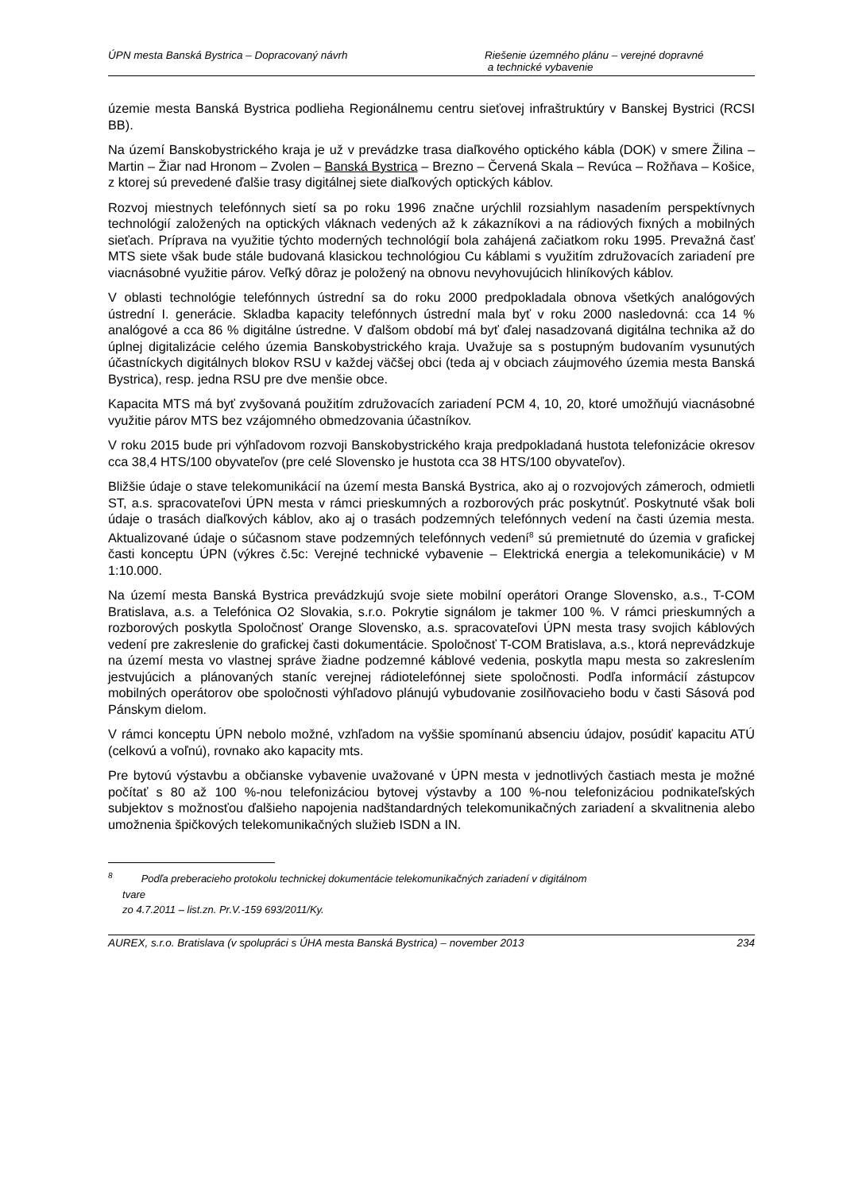ÚPN mesta Banská Bystrica – Dopracovaný návrh
Riešenie územného plánu – verejné dopravné
a technické vybavenie
územie mesta Banská Bystrica podlieha Regionálnemu centru sieťovej infraštruktúry v Banskej Bystrici (RCSI BB).
Na území Banskobystrického kraja je už v prevádzke trasa diaľkového optického kábla (DOK) v smere Žilina – Martin – Žiar nad Hronom – Zvolen – Banská Bystrica – Brezno – Červená Skala – Revúca – Rožňava – Košice, z ktorej sú prevedené ďalšie trasy digitálnej siete diaľkových optických káblov.
Rozvoj miestnych telefónnych sietí sa po roku 1996 značne urýchlil rozsiahlym nasadením perspektívnych technológií založených na optických vláknach vedených až k zákazníkovi a na rádiových fixných a mobilných sieťach. Príprava na využitie týchto moderných technológií bola zahájená začiatkom roku 1995. Prevažná časť MTS siete však bude stále budovaná klasickou technológiou Cu káblami s využitím združovacích zariadení pre viacnásobné využitie párov. Veľký dôraz je položený na obnovu nevyhovujúcich hliníkových káblov.
V oblasti technológie telefónnych ústrední sa do roku 2000 predpokladala obnova všetkých analógových ústrední I. generácie. Skladba kapacity telefónnych ústrední mala byť v roku 2000 nasledovná: cca 14 % analógové a cca 86 % digitálne ústredne. V ďalšom období má byť ďalej nasadzovaná digitálna technika až do úplnej digitalizácie celého územia Banskobystrického kraja. Uvažuje sa s postupným budovaním vysunutých účastníckych digitálnych blokov RSU v každej väčšej obci (teda aj v obciach záujmového územia mesta Banská Bystrica), resp. jedna RSU pre dve menšie obce.
Kapacita MTS má byť zvyšovaná použitím združovacích zariadení PCM 4, 10, 20, ktoré umožňujú viacnásobné využitie párov MTS bez vzájomného obmedzovania účastníkov.
V roku 2015 bude pri výhľadovom rozvoji Banskobystrického kraja predpokladaná hustota telefonizácie okresov cca 38,4 HTS/100 obyvateľov (pre celé Slovensko je hustota cca 38 HTS/100 obyvateľov).
Bližšie údaje o stave telekomunikácií na území mesta Banská Bystrica, ako aj o rozvojových zámeroch, odmietli ST, a.s. spracovateľovi ÚPN mesta v rámci prieskumných a rozborových prác poskytnúť. Poskytnuté však boli údaje o trasách diaľkových káblov, ako aj o trasách podzemných telefónnych vedení na časti územia mesta. Aktualizované údaje o súčasnom stave podzemných telefónnych vedení<sup>8</sup> sú premietnuté do územia v grafickej časti konceptu ÚPN (výkres č.5c: Verejné technické vybavenie – Elektrická energia a telekomunikácie) v M 1:10.000.
Na území mesta Banská Bystrica prevádzkujú svoje siete mobilní operátori Orange Slovensko, a.s., T-COM Bratislava, a.s. a Telefónica O2 Slovakia, s.r.o. Pokrytie signálom je takmer 100 %. V rámci prieskumných a rozborových poskytla Spoločnosť Orange Slovensko, a.s. spracovateľovi ÚPN mesta trasy svojich káblových vedení pre zakreslenie do grafickej časti dokumentácie. Spoločnosť T-COM Bratislava, a.s., ktorá neprevádzkuje na území mesta vo vlastnej správe žiadne podzemné káblové vedenia, poskytla mapu mesta so zakreslením jestvujúcich a plánovaných staníc verejnej rádiotelefónnej siete spoločnosti. Podľa informácií zástupcov mobilných operátorov obe spoločnosti výhľadovo plánujú vybudovanie zosilňovacieho bodu v časti Sásová pod Pánskym dielom.
V rámci konceptu ÚPN nebolo možné, vzhľadom na vyššie spomínanú absenciu údajov, posúdiť kapacitu ATÚ (celkovú a voľnú), rovnako ako kapacity mts.
Pre bytovú výstavbu a občianske vybavenie uvažované v ÚPN mesta v jednotlivých častiach mesta je možné počítať s 80 až 100 %-nou telefonizáciou bytovej výstavby a 100 %-nou telefonizáciou podnikateľských subjektov s možnosťou ďalšieho napojenia nadštandardných telekomunikačných zariadení a skvalitnenia alebo umožnenia špičkových telekomunikačných služieb ISDN a IN.
<sup>8</sup> Podľa preberacieho protokolu technickej dokumentácie telekomunikačných zariadení v digitálnom
tvare
zo 4.7.2011 – list.zn. Pr.V.-159 693/2011/Ky.
AUREX, s.r.o. Bratislava (v spolupráci s ÚHA mesta Banská Bystrica) – november 2013
234